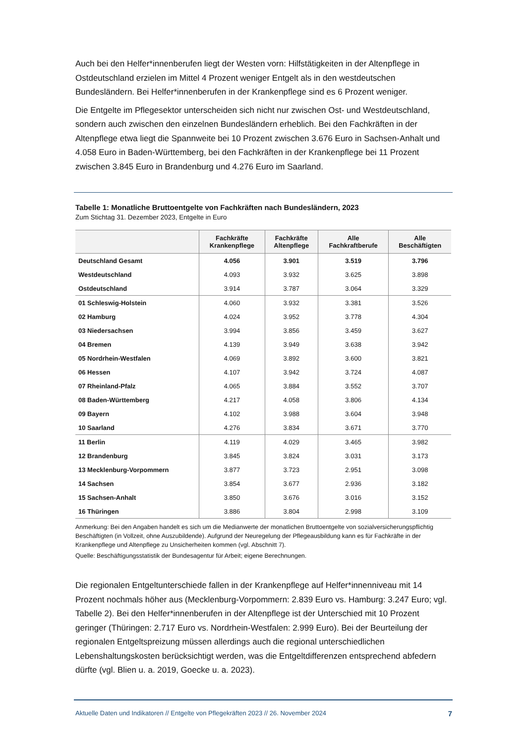Auch bei den Helfer*innenberufen liegt der Westen vorn: Hilfstätigkeiten in der Altenpflege in Ostdeutschland erzielen im Mittel 4 Prozent weniger Entgelt als in den westdeutschen Bundesländern. Bei Helfer*innenberufen in der Krankenpflege sind es 6 Prozent weniger.
Die Entgelte im Pflegesektor unterscheiden sich nicht nur zwischen Ost- und Westdeutschland, sondern auch zwischen den einzelnen Bundesländern erheblich. Bei den Fachkräften in der Altenpflege etwa liegt die Spannweite bei 10 Prozent zwischen 3.676 Euro in Sachsen-Anhalt und 4.058 Euro in Baden-Württemberg, bei den Fachkräften in der Krankenpflege bei 11 Prozent zwischen 3.845 Euro in Brandenburg und 4.276 Euro im Saarland.
Tabelle 1: Monatliche Bruttoentgelte von Fachkräften nach Bundesländern, 2023
Zum Stichtag 31. Dezember 2023, Entgelte in Euro
| | Fachkräfte Krankenpflege | Fachkräfte Altenpflege | Alle Fachkraftberufe | Alle Beschäftigten |
| --- | --- | --- | --- | --- |
| Deutschland Gesamt | 4.056 | 3.901 | 3.519 | 3.796 |
| Westdeutschland | 4.093 | 3.932 | 3.625 | 3.898 |
| Ostdeutschland | 3.914 | 3.787 | 3.064 | 3.329 |
| 01 Schleswig-Holstein | 4.060 | 3.932 | 3.381 | 3.526 |
| 02 Hamburg | 4.024 | 3.952 | 3.778 | 4.304 |
| 03 Niedersachsen | 3.994 | 3.856 | 3.459 | 3.627 |
| 04 Bremen | 4.139 | 3.949 | 3.638 | 3.942 |
| 05 Nordrhein-Westfalen | 4.069 | 3.892 | 3.600 | 3.821 |
| 06 Hessen | 4.107 | 3.942 | 3.724 | 4.087 |
| 07 Rheinland-Pfalz | 4.065 | 3.884 | 3.552 | 3.707 |
| 08 Baden-Württemberg | 4.217 | 4.058 | 3.806 | 4.134 |
| 09 Bayern | 4.102 | 3.988 | 3.604 | 3.948 |
| 10 Saarland | 4.276 | 3.834 | 3.671 | 3.770 |
| 11 Berlin | 4.119 | 4.029 | 3.465 | 3.982 |
| 12 Brandenburg | 3.845 | 3.824 | 3.031 | 3.173 |
| 13 Mecklenburg-Vorpommern | 3.877 | 3.723 | 2.951 | 3.098 |
| 14 Sachsen | 3.854 | 3.677 | 2.936 | 3.182 |
| 15 Sachsen-Anhalt | 3.850 | 3.676 | 3.016 | 3.152 |
| 16 Thüringen | 3.886 | 3.804 | 2.998 | 3.109 |
Anmerkung: Bei den Angaben handelt es sich um die Medianwerte der monatlichen Bruttoentgelte von sozialversicherungspflichtig Beschäftigten (in Vollzeit, ohne Auszubildende). Aufgrund der Neuregelung der Pflegeausbildung kann es für Fachkräfte in der Krankenpflege und Altenpflege zu Unsicherheiten kommen (vgl. Abschnitt 7).
Quelle: Beschäftigungsstatistik der Bundesagentur für Arbeit; eigene Berechnungen.
Die regionalen Entgeltunterschiede fallen in der Krankenpflege auf Helfer*innenniveau mit 14 Prozent nochmals höher aus (Mecklenburg-Vorpommern: 2.839 Euro vs. Hamburg: 3.247 Euro; vgl. Tabelle 2). Bei den Helfer*innenberufen in der Altenpflege ist der Unterschied mit 10 Prozent geringer (Thüringen: 2.717 Euro vs. Nordrhein-Westfalen: 2.999 Euro). Bei der Beurteilung der regionalen Entgeltspreizung müssen allerdings auch die regional unterschiedlichen Lebenshaltungskosten berücksichtigt werden, was die Entgeltdifferenzen entsprechend abfedern dürfte (vgl. Blien u. a. 2019, Goecke u. a. 2023).
Aktuelle Daten und Indikatoren // Entgelte von Pflegekräften 2023 // 26. November 2024 7